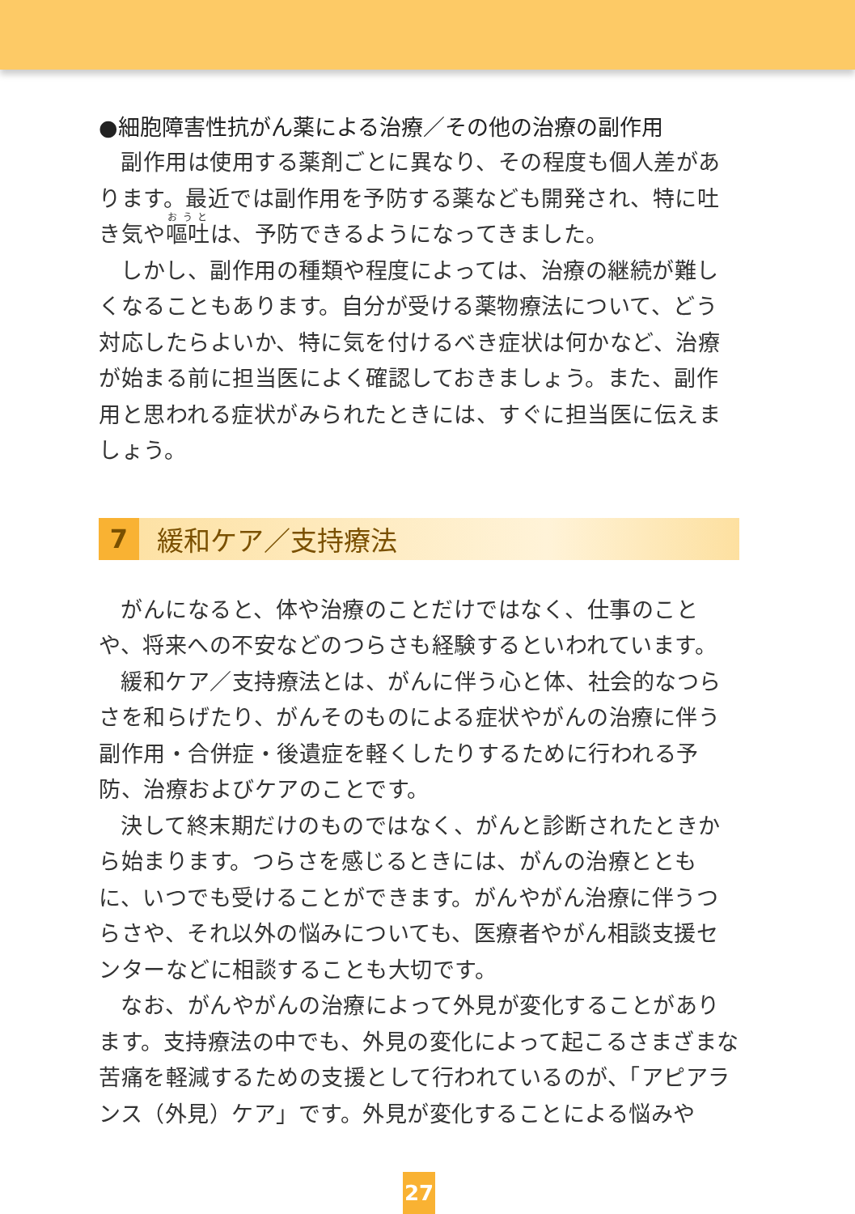●細胞障害性抗がん薬による治療／その他の治療の副作用
副作用は使用する薬剤ごとに異なり、その程度も個人差があります。最近では副作用を予防する薬なども開発され、特に吐き気や嘔吐は、予防できるようになってきました。
しかし、副作用の種類や程度によっては、治療の継続が難しくなることもあります。自分が受ける薬物療法について、どう対応したらよいか、特に気を付けるべき症状は何かなど、治療が始まる前に担当医によく確認しておきましょう。また、副作用と思われる症状がみられたときには、すぐに担当医に伝えましょう。
7
緩和ケア／支持療法
がんになると、体や治療のことだけではなく、仕事のことや、将来への不安などのつらさも経験するといわれています。
緩和ケア／支持療法とは、がんに伴う心と体、社会的なつらさを和らげたり、がんそのものによる症状やがんの治療に伴う副作用・合併症・後遺症を軽くしたりするために行われる予防、治療およびケアのことです。
決して終末期だけのものではなく、がんと診断されたときから始まります。つらさを感じるときには、がんの治療とともに、いつでも受けることができます。がんやがん治療に伴うつらさや、それ以外の悩みについても、医療者やがん相談支援センターなどに相談することも大切です。
なお、がんやがんの治療によって外見が変化することがあります。支持療法の中でも、外見の変化によって起こるさまざまな苦痛を軽減するための支援として行われているのが、「アピアランス（外見）ケア」です。外見が変化することによる悩みや
27